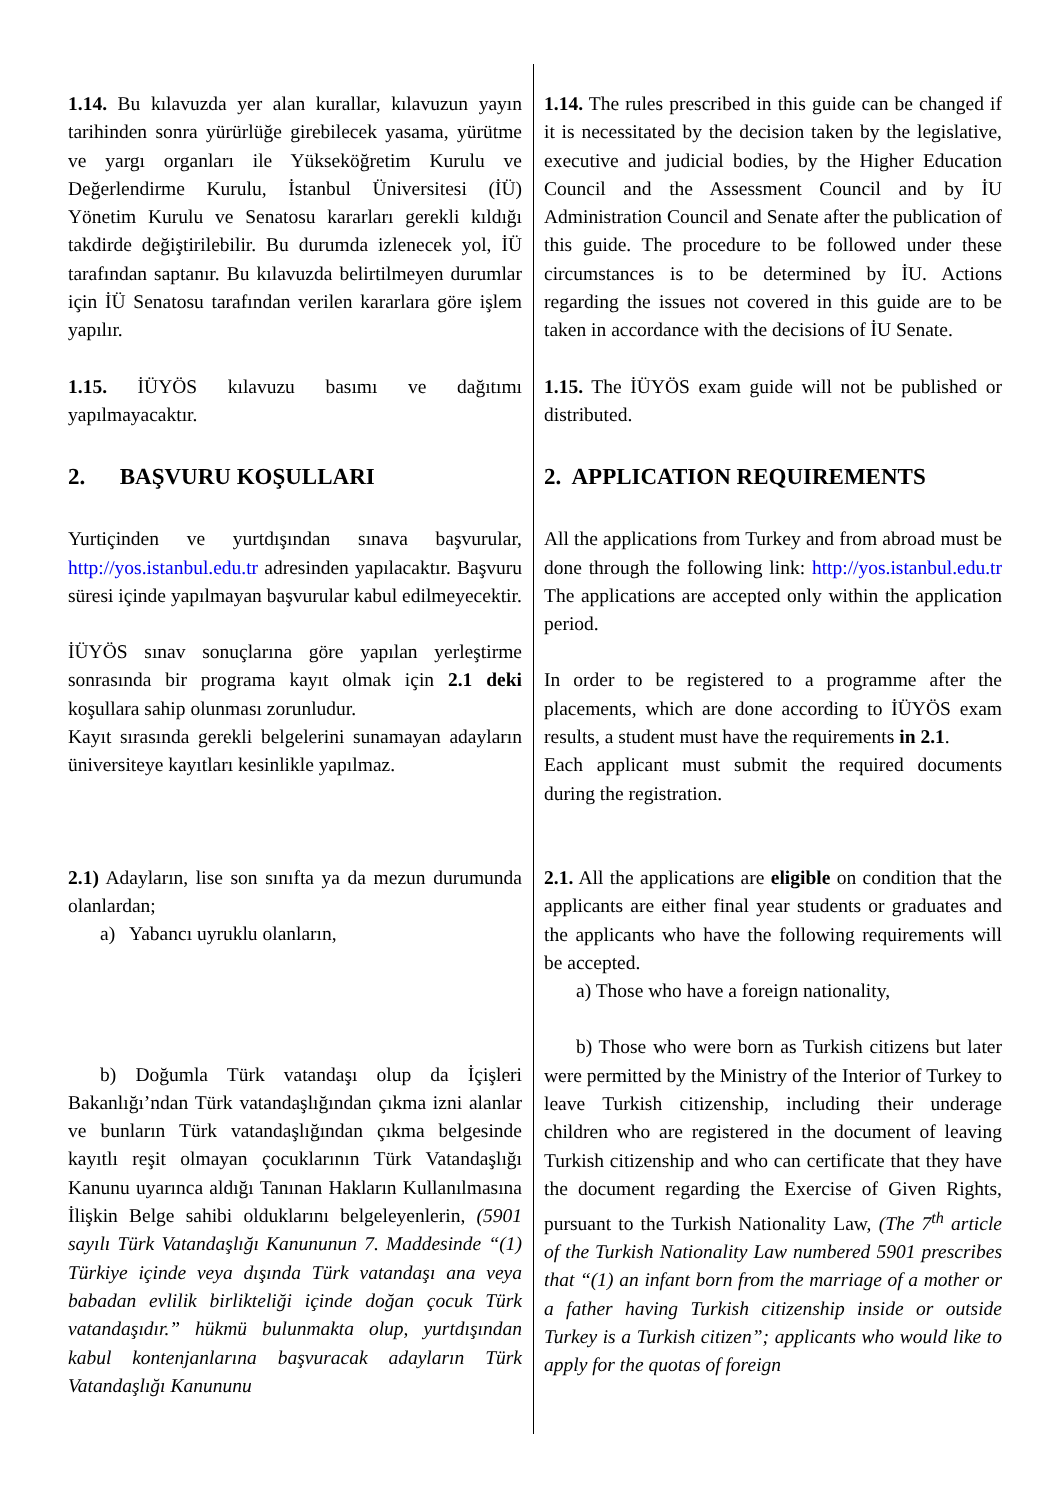1.14. Bu kılavuzda yer alan kurallar, kılavuzun yayın tarihinden sonra yürürlüğe girebilecek yasama, yürütme ve yargı organları ile Yükseköğretim Kurulu ve Değerlendirme Kurulu, İstanbul Üniversitesi (İÜ) Yönetim Kurulu ve Senatosu kararları gerekli kıldığı takdirde değiştirilebilir. Bu durumda izlenecek yol, İÜ tarafından saptanır. Bu kılavuzda belirtilmeyen durumlar için İÜ Senatosu tarafından verilen kararlara göre işlem yapılır.
1.15. İÜYÖS kılavuzu basımı ve dağıtımı yapılmayacaktır.
2. BAŞVURU KOŞULLARI
Yurtiçinden ve yurtdışından sınava başvurular, http://yos.istanbul.edu.tr adresinden yapılacaktır. Başvuru süresi içinde yapılmayan başvurular kabul edilmeyecektir.
İÜYÖS sınav sonuçlarına göre yapılan yerleştirme sonrasında bir programa kayıt olmak için 2.1 deki koşullara sahip olunması zorunludur.
Kayıt sırasında gerekli belgelerini sunamayan adayların üniversiteye kayıtları kesinlikle yapılmaz.
2.1) Adayların, lise son sınıfta ya da mezun durumunda olanlardan;
a) Yabancı uyruklu olanların,
b) Doğumla Türk vatandaşı olup da İçişleri Bakanlığı’ndan Türk vatandaşlığından çıkma izni alanlar ve bunların Türk vatandaşlığından çıkma belgesinde kayıtlı reşit olmayan çocuklarının Türk Vatandaşlığı Kanunu uyarınca aldığı Tanınan Hakların Kullanılmasına İlişkin Belge sahibi olduklarını belgeleyenlerin, (5901 sayılı Türk Vatandaşlığı Kanununun 7. Maddesinde “(1) Türkiye içinde veya dışında Türk vatandaşı ana veya babadan evlilik birlikteliği içinde doğan çocuk Türk vatandaşıdır.” hükmü bulunmakta olup, yurtdışından kabul kontenjanlarına başvuracak adayların Türk Vatandaşlığı Kanununu
1.14. The rules prescribed in this guide can be changed if it is necessitated by the decision taken by the legislative, executive and judicial bodies, by the Higher Education Council and the Assessment Council and by İU Administration Council and Senate after the publication of this guide. The procedure to be followed under these circumstances is to be determined by İU. Actions regarding the issues not covered in this guide are to be taken in accordance with the decisions of İU Senate.
1.15. The İÜYÖS exam guide will not be published or distributed.
2. APPLICATION REQUIREMENTS
All the applications from Turkey and from abroad must be done through the following link: http://yos.istanbul.edu.tr The applications are accepted only within the application period.
In order to be registered to a programme after the placements, which are done according to İÜYÖS exam results, a student must have the requirements in 2.1.
Each applicant must submit the required documents during the registration.
2.1. All the applications are eligible on condition that the applicants are either final year students or graduates and the applicants who have the following requirements will be accepted.
a) Those who have a foreign nationality,
b) Those who were born as Turkish citizens but later were permitted by the Ministry of the Interior of Turkey to leave Turkish citizenship, including their underage children who are registered in the document of leaving Turkish citizenship and who can certificate that they have the document regarding the Exercise of Given Rights, pursuant to the Turkish Nationality Law, (The 7<sup>th</sup> article of the Turkish Nationality Law numbered 5901 prescribes that “(1) an infant born from the marriage of a mother or a father having Turkish citizenship inside or outside Turkey is a Turkish citizen”; applicants who would like to apply for the quotas of foreign